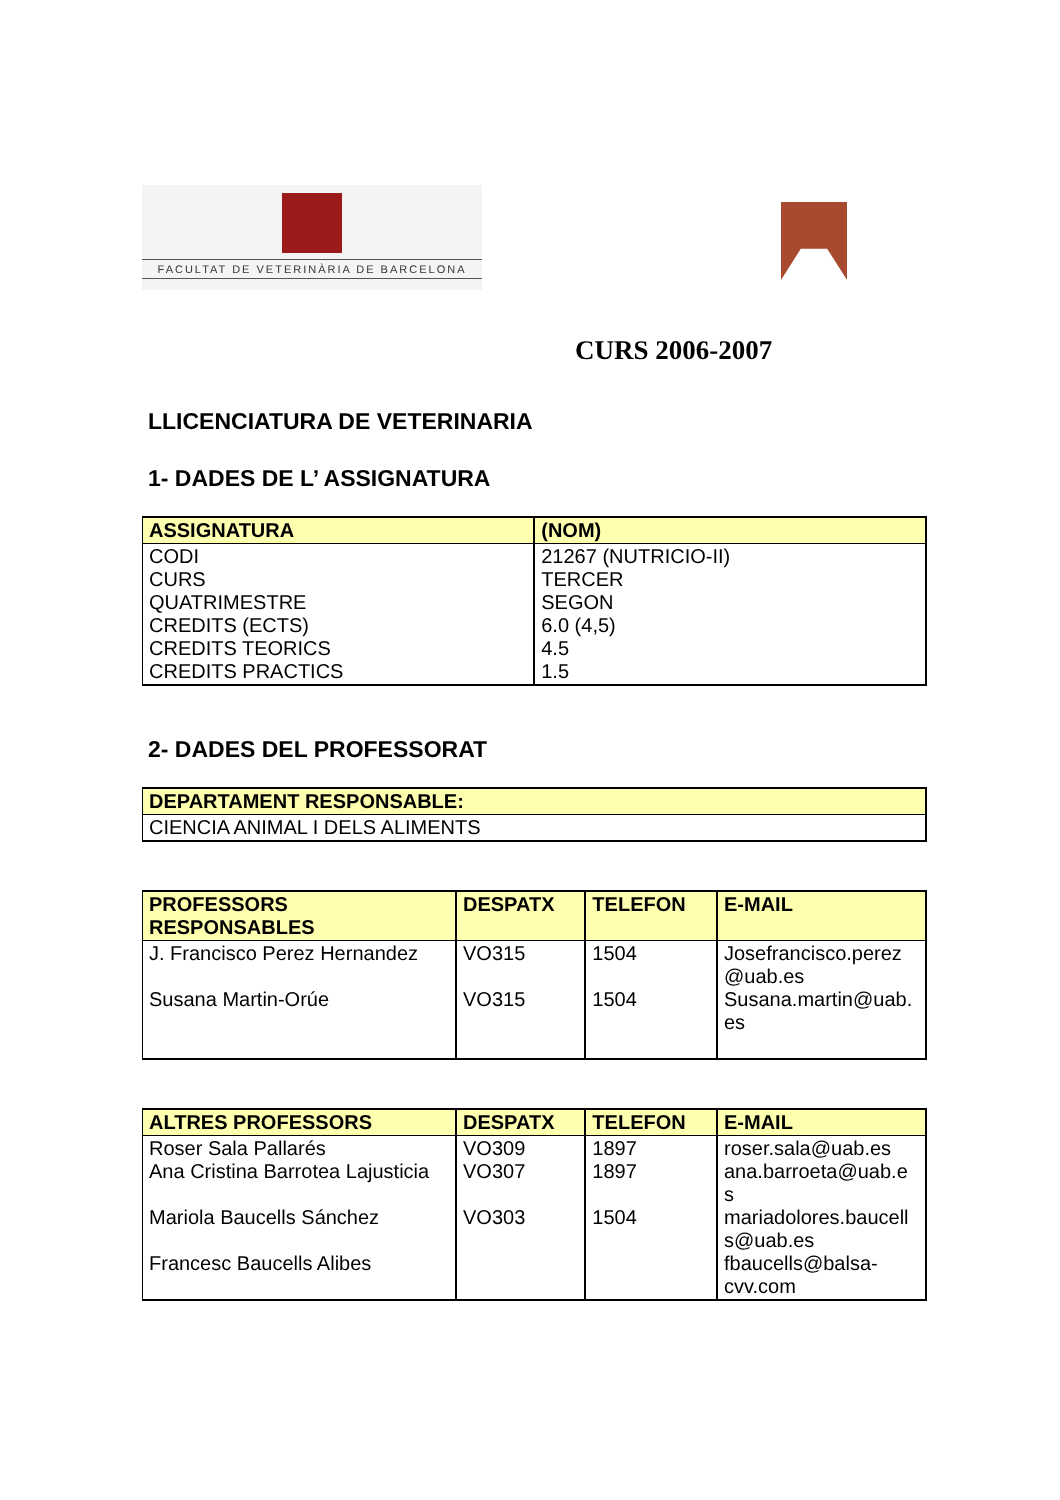FACULTAT DE VETERINÀRIA DE BARCELONA
CURS 2006-2007
LLICENCIATURA DE VETERINARIA
1- DADES DE L’ ASSIGNATURA
| ASSIGNATURA | (NOM) |
| --- | --- |
| CODI CURS QUATRIMESTRE CREDITS (ECTS) CREDITS TEORICS CREDITS PRACTICS | 21267 (NUTRICIO-II) TERCER SEGON 6.0 (4,5) 4.5 1.5 |
2- DADES DEL PROFESSORAT
| DEPARTAMENT RESPONSABLE: |
| --- |
| CIENCIA ANIMAL I DELS ALIMENTS |
| PROFESSORS RESPONSABLES | DESPATX | TELEFON | E-MAIL |
| --- | --- | --- | --- |
| J. Francisco Perez Hernandez Susana Martin-Orúe | VO315 VO315 | 1504 1504 | Josefrancisco.perez @uab.es Susana.martin@uab. es |
| ALTRES PROFESSORS | DESPATX | TELEFON | E-MAIL |
| --- | --- | --- | --- |
| Roser Sala Pallarés Ana Cristina Barrotea Lajusticia Mariola Baucells Sánchez Francesc Baucells Alibes | VO309 VO307 VO303 | 1897 1897 1504 | roser.sala@uab.es ana.barroeta@uab.e s mariadolores.baucell s@uab.es fbaucells@balsa-cvv.com |